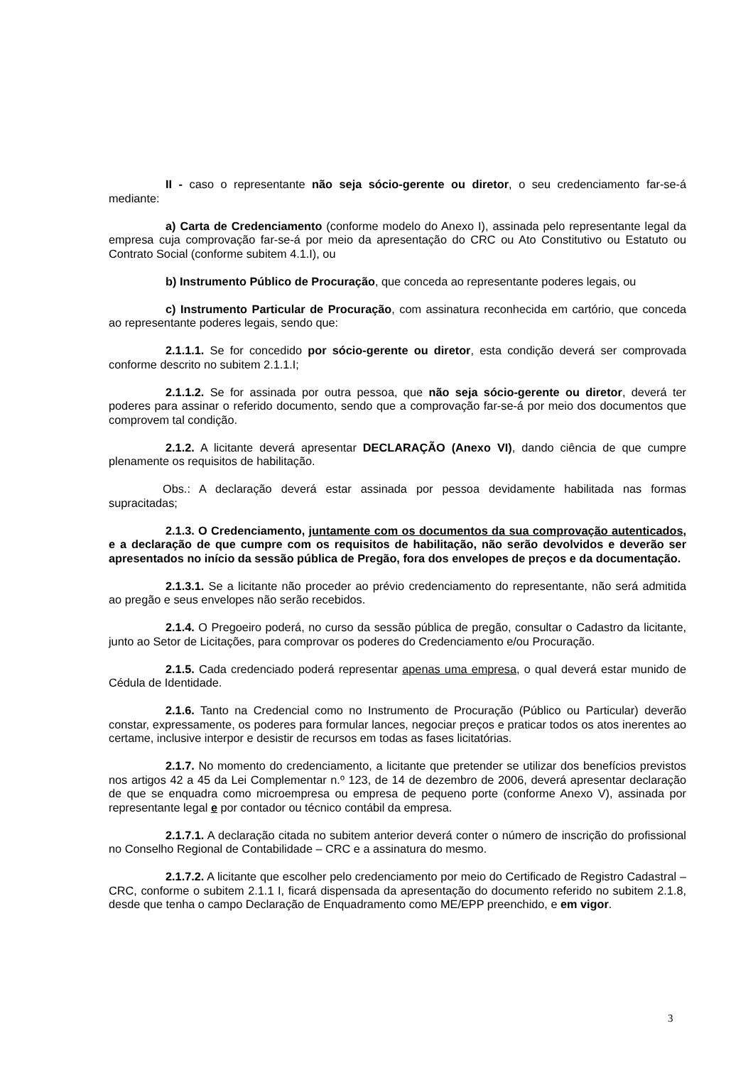II - caso o representante não seja sócio-gerente ou diretor, o seu credenciamento far-se-á mediante:
a) Carta de Credenciamento (conforme modelo do Anexo I), assinada pelo representante legal da empresa cuja comprovação far-se-á por meio da apresentação do CRC ou Ato Constitutivo ou Estatuto ou Contrato Social (conforme subitem 4.1.I), ou
b) Instrumento Público de Procuração, que conceda ao representante poderes legais, ou
c) Instrumento Particular de Procuração, com assinatura reconhecida em cartório, que conceda ao representante poderes legais, sendo que:
2.1.1.1. Se for concedido por sócio-gerente ou diretor, esta condição deverá ser comprovada conforme descrito no subitem 2.1.1.I;
2.1.1.2. Se for assinada por outra pessoa, que não seja sócio-gerente ou diretor, deverá ter poderes para assinar o referido documento, sendo que a comprovação far-se-á por meio dos documentos que comprovem tal condição.
2.1.2. A licitante deverá apresentar DECLARAÇÃO (Anexo VI), dando ciência de que cumpre plenamente os requisitos de habilitação.
Obs.: A declaração deverá estar assinada por pessoa devidamente habilitada nas formas supracitadas;
2.1.3. O Credenciamento, juntamente com os documentos da sua comprovação autenticados, e a declaração de que cumpre com os requisitos de habilitação, não serão devolvidos e deverão ser apresentados no início da sessão pública de Pregão, fora dos envelopes de preços e da documentação.
2.1.3.1. Se a licitante não proceder ao prévio credenciamento do representante, não será admitida ao pregão e seus envelopes não serão recebidos.
2.1.4. O Pregoeiro poderá, no curso da sessão pública de pregão, consultar o Cadastro da licitante, junto ao Setor de Licitações, para comprovar os poderes do Credenciamento e/ou Procuração.
2.1.5. Cada credenciado poderá representar apenas uma empresa, o qual deverá estar munido de Cédula de Identidade.
2.1.6. Tanto na Credencial como no Instrumento de Procuração (Público ou Particular) deverão constar, expressamente, os poderes para formular lances, negociar preços e praticar todos os atos inerentes ao certame, inclusive interpor e desistir de recursos em todas as fases licitatórias.
2.1.7. No momento do credenciamento, a licitante que pretender se utilizar dos benefícios previstos nos artigos 42 a 45 da Lei Complementar n.º 123, de 14 de dezembro de 2006, deverá apresentar declaração de que se enquadra como microempresa ou empresa de pequeno porte (conforme Anexo V), assinada por representante legal e por contador ou técnico contábil da empresa.
2.1.7.1. A declaração citada no subitem anterior deverá conter o número de inscrição do profissional no Conselho Regional de Contabilidade – CRC e a assinatura do mesmo.
2.1.7.2. A licitante que escolher pelo credenciamento por meio do Certificado de Registro Cadastral – CRC, conforme o subitem 2.1.1 I, ficará dispensada da apresentação do documento referido no subitem 2.1.8, desde que tenha o campo Declaração de Enquadramento como ME/EPP preenchido, e em vigor.
3